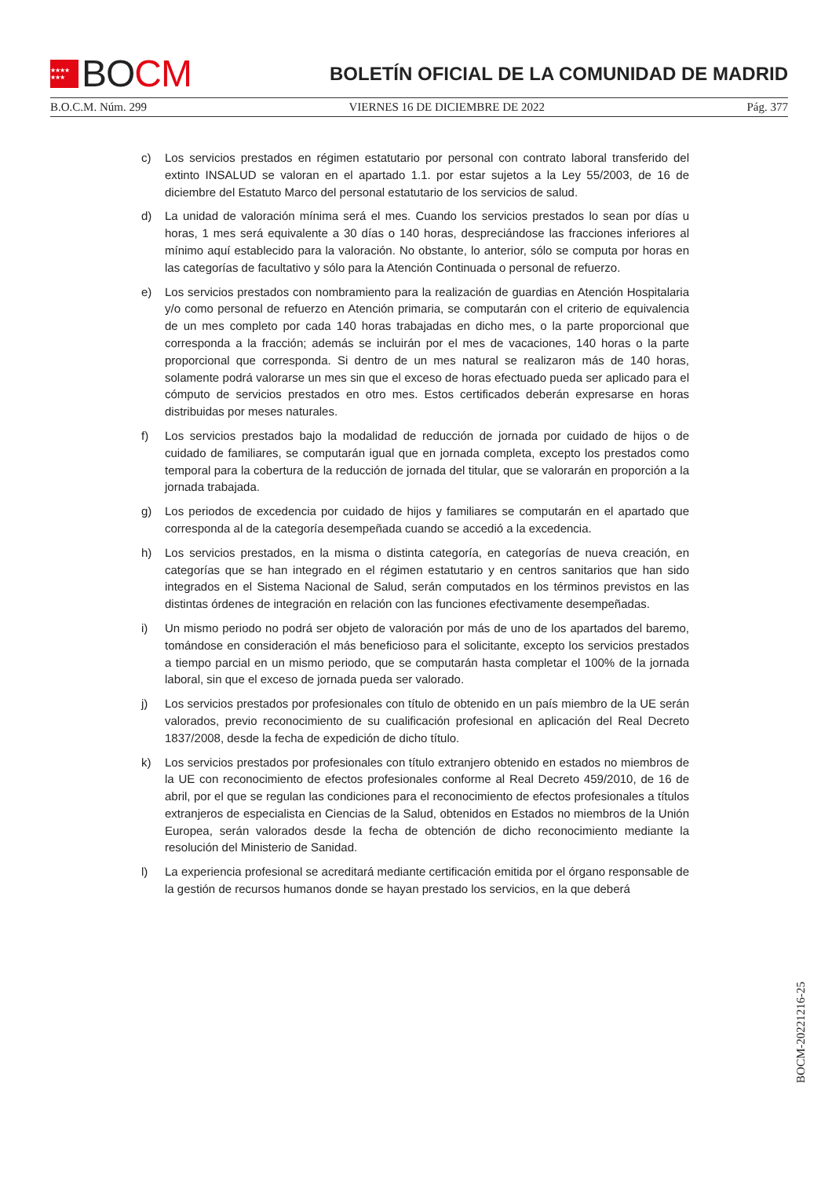★★★★ ★★★ BO CM
BOLETÍN OFICIAL DE LA COMUNIDAD DE MADRID
B.O.C.M. Núm. 299 VIERNES 16 DE DICIEMBRE DE 2022 Pág. 377
c) Los servicios prestados en régimen estatutario por personal con contrato laboral transferido del extinto INSALUD se valoran en el apartado 1.1. por estar sujetos a la Ley 55/2003, de 16 de diciembre del Estatuto Marco del personal estatutario de los servicios de salud.
d) La unidad de valoración mínima será el mes. Cuando los servicios prestados lo sean por días u horas, 1 mes será equivalente a 30 días o 140 horas, despreciándose las fracciones inferiores al mínimo aquí establecido para la valoración. No obstante, lo anterior, sólo se computa por horas en las categorías de facultativo y sólo para la Atención Continuada o personal de refuerzo.
e) Los servicios prestados con nombramiento para la realización de guardias en Atención Hospitalaria y/o como personal de refuerzo en Atención primaria, se computarán con el criterio de equivalencia de un mes completo por cada 140 horas trabajadas en dicho mes, o la parte proporcional que corresponda a la fracción; además se incluirán por el mes de vacaciones, 140 horas o la parte proporcional que corresponda. Si dentro de un mes natural se realizaron más de 140 horas, solamente podrá valorarse un mes sin que el exceso de horas efectuado pueda ser aplicado para el cómputo de servicios prestados en otro mes. Estos certificados deberán expresarse en horas distribuidas por meses naturales.
f) Los servicios prestados bajo la modalidad de reducción de jornada por cuidado de hijos o de cuidado de familiares, se computarán igual que en jornada completa, excepto los prestados como temporal para la cobertura de la reducción de jornada del titular, que se valorarán en proporción a la jornada trabajada.
g) Los periodos de excedencia por cuidado de hijos y familiares se computarán en el apartado que corresponda al de la categoría desempeñada cuando se accedió a la excedencia.
h) Los servicios prestados, en la misma o distinta categoría, en categorías de nueva creación, en categorías que se han integrado en el régimen estatutario y en centros sanitarios que han sido integrados en el Sistema Nacional de Salud, serán computados en los términos previstos en las distintas órdenes de integración en relación con las funciones efectivamente desempeñadas.
i) Un mismo periodo no podrá ser objeto de valoración por más de uno de los apartados del baremo, tomándose en consideración el más beneficioso para el solicitante, excepto los servicios prestados a tiempo parcial en un mismo periodo, que se computarán hasta completar el 100% de la jornada laboral, sin que el exceso de jornada pueda ser valorado.
j) Los servicios prestados por profesionales con título de obtenido en un país miembro de la UE serán valorados, previo reconocimiento de su cualificación profesional en aplicación del Real Decreto 1837/2008, desde la fecha de expedición de dicho título.
k) Los servicios prestados por profesionales con título extranjero obtenido en estados no miembros de la UE con reconocimiento de efectos profesionales conforme al Real Decreto 459/2010, de 16 de abril, por el que se regulan las condiciones para el reconocimiento de efectos profesionales a títulos extranjeros de especialista en Ciencias de la Salud, obtenidos en Estados no miembros de la Unión Europea, serán valorados desde la fecha de obtención de dicho reconocimiento mediante la resolución del Ministerio de Sanidad.
l) La experiencia profesional se acreditará mediante certificación emitida por el órgano responsable de la gestión de recursos humanos donde se hayan prestado los servicios, en la que deberá
BOCM-20221216-25